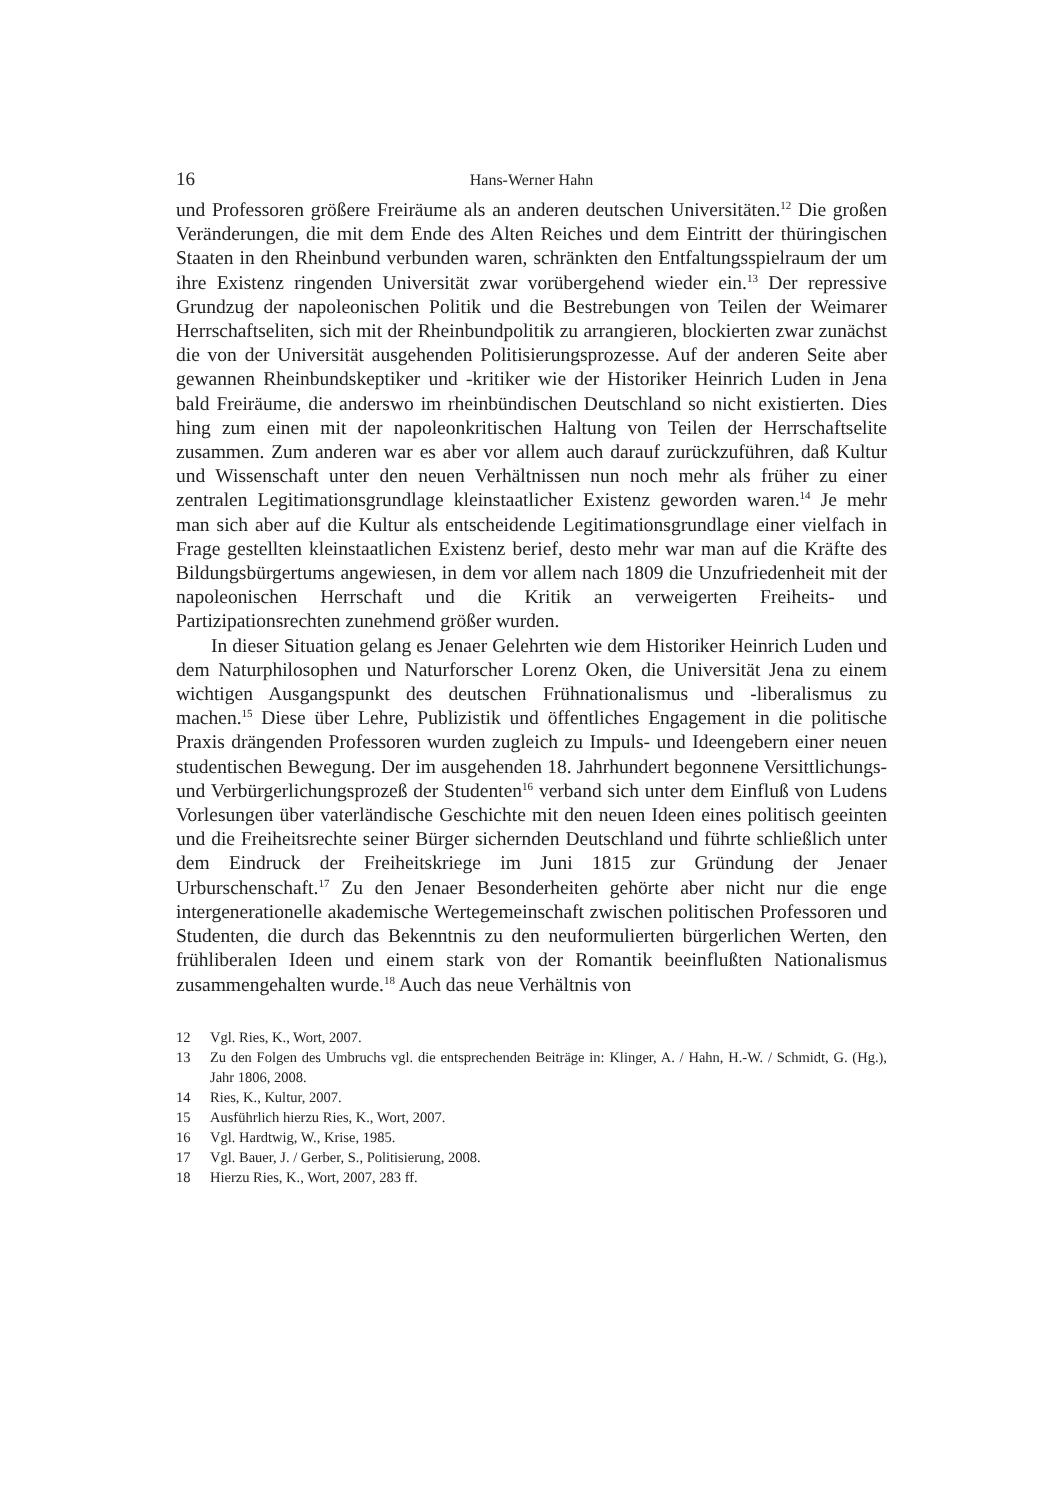16
Hans-Werner Hahn
und Professoren größere Freiräume als an anderen deutschen Universitäten.<sup>12</sup> Die großen Veränderungen, die mit dem Ende des Alten Reiches und dem Eintritt der thüringischen Staaten in den Rheinbund verbunden waren, schränkten den Entfaltungsspielraum der um ihre Existenz ringenden Universität zwar vorübergehend wieder ein.<sup>13</sup> Der repressive Grundzug der napoleonischen Politik und die Bestrebungen von Teilen der Weimarer Herrschaftseliten, sich mit der Rheinbundpolitik zu arrangieren, blockierten zwar zunächst die von der Universität ausgehenden Politisierungsprozesse. Auf der anderen Seite aber gewannen Rheinbundskeptiker und -kritiker wie der Historiker Heinrich Luden in Jena bald Freiräume, die anderswo im rheinbündischen Deutschland so nicht existierten. Dies hing zum einen mit der napoleonkritischen Haltung von Teilen der Herrschaftselite zusammen. Zum anderen war es aber vor allem auch darauf zurückzuführen, daß Kultur und Wissenschaft unter den neuen Verhältnissen nun noch mehr als früher zu einer zentralen Legitimationsgrundlage kleinstaatlicher Existenz geworden waren.<sup>14</sup> Je mehr man sich aber auf die Kultur als entscheidende Legitimationsgrundlage einer vielfach in Frage gestellten kleinstaatlichen Existenz berief, desto mehr war man auf die Kräfte des Bildungsbürgertums angewiesen, in dem vor allem nach 1809 die Unzufriedenheit mit der napoleonischen Herrschaft und die Kritik an verweigerten Freiheits- und Partizipationsrechten zunehmend größer wurden.
In dieser Situation gelang es Jenaer Gelehrten wie dem Historiker Heinrich Luden und dem Naturphilosophen und Naturforscher Lorenz Oken, die Universität Jena zu einem wichtigen Ausgangspunkt des deutschen Frühnationalismus und -liberalismus zu machen.<sup>15</sup> Diese über Lehre, Publizistik und öffentliches Engagement in die politische Praxis drängenden Professoren wurden zugleich zu Impuls- und Ideengebern einer neuen studentischen Bewegung. Der im ausgehenden 18. Jahrhundert begonnene Versittlichungs- und Verbürgerlichungsprozeß der Studenten<sup>16</sup> verband sich unter dem Einfluß von Ludens Vorlesungen über vaterländische Geschichte mit den neuen Ideen eines politisch geeinten und die Freiheitsrechte seiner Bürger sichernden Deutschland und führte schließlich unter dem Eindruck der Freiheitskriege im Juni 1815 zur Gründung der Jenaer Urburschenschaft.<sup>17</sup> Zu den Jenaer Besonderheiten gehörte aber nicht nur die enge intergenerationelle akademische Wertegemeinschaft zwischen politischen Professoren und Studenten, die durch das Bekenntnis zu den neuformulierten bürgerlichen Werten, den frühliberalen Ideen und einem stark von der Romantik beeinflußten Nationalismus zusammengehalten wurde.<sup>18</sup> Auch das neue Verhältnis von
12 Vgl. Ries, K., Wort, 2007.
13 Zu den Folgen des Umbruchs vgl. die entsprechenden Beiträge in: Klinger, A. / Hahn, H.-W. / Schmidt, G. (Hg.), Jahr 1806, 2008.
14 Ries, K., Kultur, 2007.
15 Ausführlich hierzu Ries, K., Wort, 2007.
16 Vgl. Hardtwig, W., Krise, 1985.
17 Vgl. Bauer, J. / Gerber, S., Politisierung, 2008.
18 Hierzu Ries, K., Wort, 2007, 283 ff.